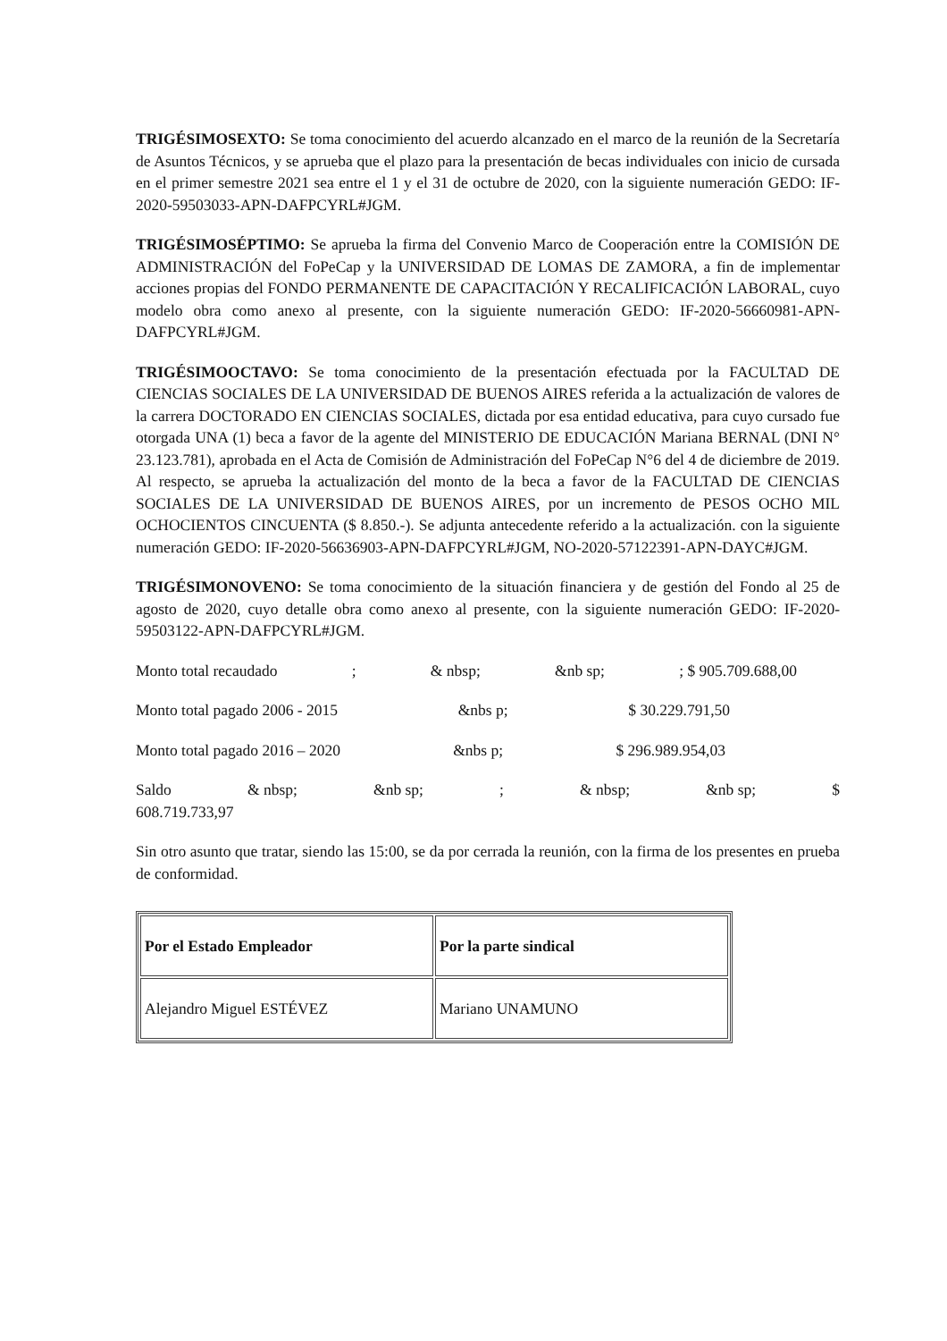TRIGÉSIMOSEXTO: Se toma conocimiento del acuerdo alcanzado en el marco de la reunión de la Secretaría de Asuntos Técnicos, y se aprueba que el plazo para la presentación de becas individuales con inicio de cursada en el primer semestre 2021 sea entre el 1 y el 31 de octubre de 2020, con la siguiente numeración GEDO: IF-2020-59503033-APN-DAFPCYRL#JGM.
TRIGÉSIMOSÉPTIMO: Se aprueba la firma del Convenio Marco de Cooperación entre la COMISIÓN DE ADMINISTRACIÓN del FoPeCap y la UNIVERSIDAD DE LOMAS DE ZAMORA, a fin de implementar acciones propias del FONDO PERMANENTE DE CAPACITACIÓN Y RECALIFICACIÓN LABORAL, cuyo modelo obra como anexo al presente, con la siguiente numeración GEDO: IF-2020-56660981-APN-DAFPCYRL#JGM.
TRIGÉSIMOOCTAVO: Se toma conocimiento de la presentación efectuada por la FACULTAD DE CIENCIAS SOCIALES DE LA UNIVERSIDAD DE BUENOS AIRES referida a la actualización de valores de la carrera DOCTORADO EN CIENCIAS SOCIALES, dictada por esa entidad educativa, para cuyo cursado fue otorgada UNA (1) beca a favor de la agente del MINISTERIO DE EDUCACIÓN Mariana BERNAL (DNI N° 23.123.781), aprobada en el Acta de Comisión de Administración del FoPeCap N°6 del 4 de diciembre de 2019. Al respecto, se aprueba la actualización del monto de la beca a favor de la FACULTAD DE CIENCIAS SOCIALES DE LA UNIVERSIDAD DE BUENOS AIRES, por un incremento de PESOS OCHO MIL OCHOCIENTOS CINCUENTA ($ 8.850.-). Se adjunta antecedente referido a la actualización. con la siguiente numeración GEDO: IF-2020-56636903-APN-DAFPCYRL#JGM, NO-2020-57122391-APN-DAYC#JGM.
TRIGÉSIMONOVENO: Se toma conocimiento de la situación financiera y de gestión del Fondo al 25 de agosto de 2020, cuyo detalle obra como anexo al presente, con la siguiente numeración GEDO: IF-2020-59503122-APN-DAFPCYRL#JGM.
Monto total recaudado ; & nbsp; &nb sp; ; $ 905.709.688,00
Monto total pagado 2006 - 2015 &nbs p; $ 30.229.791,50
Monto total pagado 2016 – 2020 &nbs p; $ 296.989.954,03
Saldo & nbsp; &nb sp; ; & nbsp; &nb sp; $
608.719.733,97
Sin otro asunto que tratar, siendo las 15:00, se da por cerrada la reunión, con la firma de los presentes en prueba de conformidad.
| Por el Estado Empleador | Por la parte sindical |
| Alejandro Miguel ESTÉVEZ | Mariano UNAMUNO |